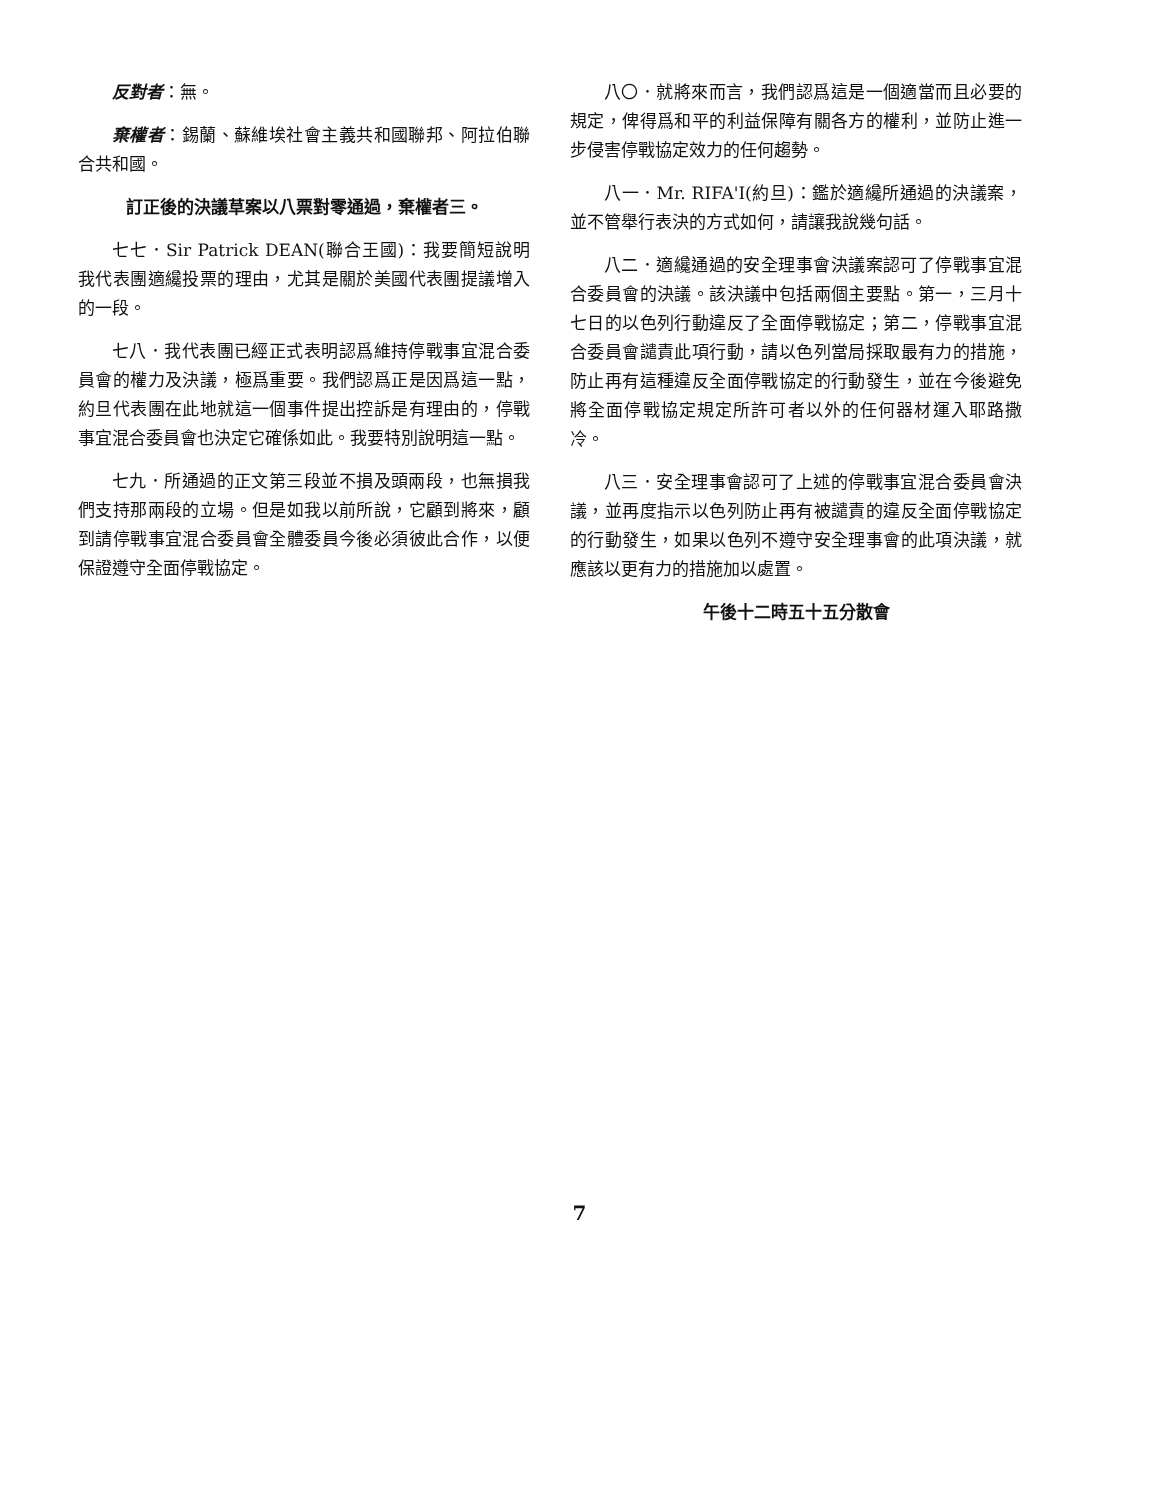反對者：無。
棄權者：錫蘭、蘇維埃社會主義共和國聯邦、阿拉伯聯合共和國。
訂正後的決議草案以八票對零通過，棄權者三。
七七．Sir Patrick DEAN(聯合王國)：我要簡短說明我代表團適纔投票的理由，尤其是關於美國代表團提議增入的一段。
七八．我代表團已經正式表明認爲維持停戰事宜混合委員會的權力及決議，極爲重要。我們認爲正是因爲這一點，約旦代表團在此地就這一個事件提出控訴是有理由的，停戰事宜混合委員會也決定它確係如此。我要特別說明這一點。
七九．所通過的正文第三段並不損及頭兩段，也無損我們支持那兩段的立場。但是如我以前所說，它顧到將來，顧到請停戰事宜混合委員會全體委員今後必須彼此合作，以便保證遵守全面停戰協定。
八〇．就將來而言，我們認爲這是一個適當而且必要的規定，俾得爲和平的利益保障有關各方的權利，並防止進一步侵害停戰協定效力的任何趨勢。
八一．Mr. RIFA'I(約旦)：鑑於適纔所通過的決議案，並不管舉行表決的方式如何，請讓我說幾句話。
八二．適纔通過的安全理事會決議案認可了停戰事宜混合委員會的決議。該決議中包括兩個主要點。第一，三月十七日的以色列行動違反了全面停戰協定；第二，停戰事宜混合委員會譴責此項行動，請以色列當局採取最有力的措施，防止再有這種違反全面停戰協定的行動發生，並在今後避免將全面停戰協定規定所許可者以外的任何器材運入耶路撒冷。
八三．安全理事會認可了上述的停戰事宜混合委員會決議，並再度指示以色列防止再有被譴責的違反全面停戰協定的行動發生，如果以色列不遵守安全理事會的此項決議，就應該以更有力的措施加以處置。
午後十二時五十五分散會
7